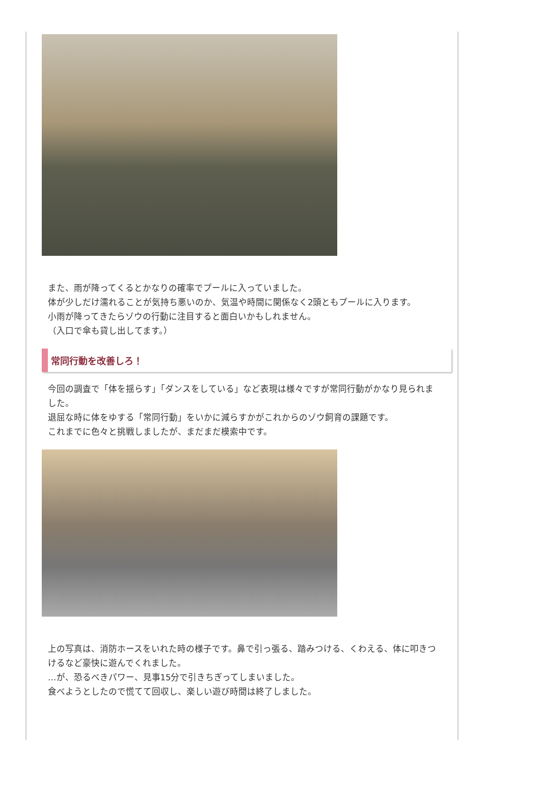また、雨が降ってくるとかなりの確率でプールに入っていました。
体が少しだけ濡れることが気持ち悪いのか、気温や時間に関係なく2頭ともプールに入ります。
小雨が降ってきたらゾウの行動に注目すると面白いかもしれません。
（入口で傘も貸し出してます。）
常同行動を改善しろ！
今回の調査で「体を揺らす」「ダンスをしている」など表現は様々ですが常同行動がかなり見られました。
退屈な時に体をゆする「常同行動」をいかに減らすかがこれからのゾウ飼育の課題です。
これまでに色々と挑戦しましたが、まだまだ模索中です。
上の写真は、消防ホースをいれた時の様子です。鼻で引っ張る、踏みつける、くわえる、体に叩きつけるなど豪快に遊んでくれました。
…が、恐るべきパワー、見事15分で引きちぎってしまいました。
食べようとしたので慌てて回収し、楽しい遊び時間は終了しました。